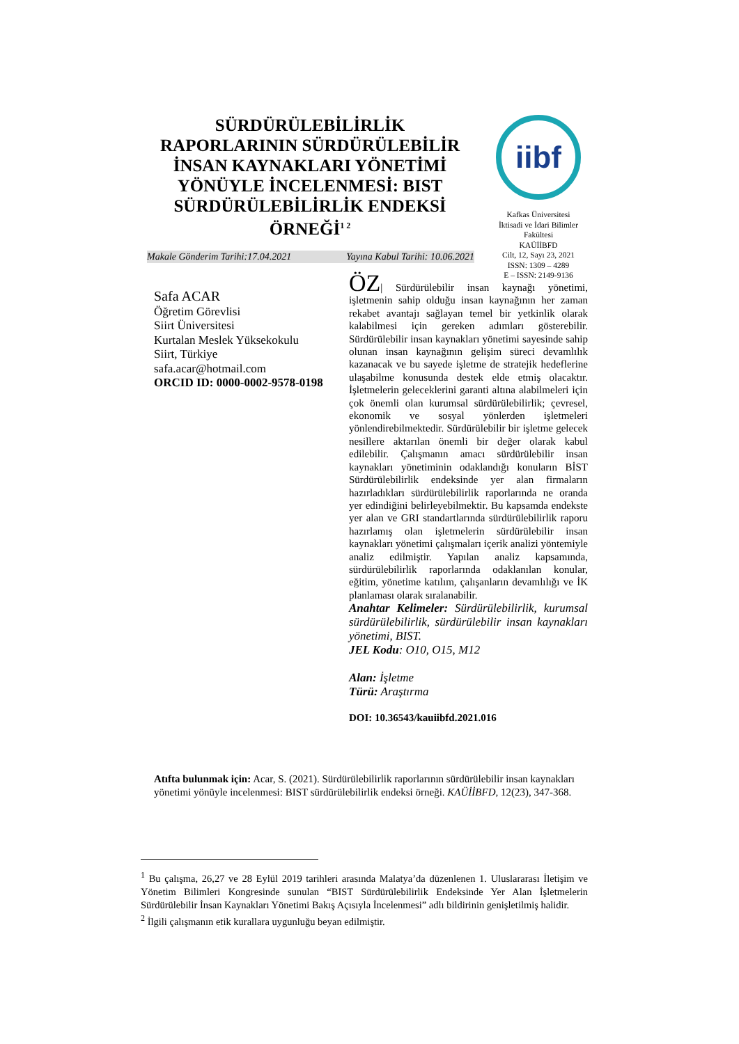SÜRDÜRÜLEBİLİRLİK RAPORLARININ SÜRDÜRÜLEBİLİR İNSAN KAYNAKLARI YÖNETİMİ YÖNÜYLE İNCELENMESİ: BIST SÜRDÜRÜLEBİLİRLİK ENDEKSİ ÖRNEĞİ<sup>1 2</sup>
iibf
Kafkas Üniversitesi
İktisadi ve İdari Bilimler Fakültesi
KAÜİİBFD
Cilt, 12, Sayı 23, 2021
ISSN: 1309 – 4289
E – ISSN: 2149-9136
Makale Gönderim Tarihi:17.04.2021 Yayına Kabul Tarihi: 10.06.2021
Safa ACAR
Öğretim Görevlisi
Siirt Üniversitesi
Kurtalan Meslek Yüksekokulu
Siirt, Türkiye
safa.acar@hotmail.com
ORCID ID: 0000-0002-9578-0198
ÖZ| Sürdürülebilir insan kaynağı yönetimi, işletmenin sahip olduğu insan kaynağının her zaman rekabet avantajı sağlayan temel bir yetkinlik olarak kalabilmesi için gereken adımları gösterebilir. Sürdürülebilir insan kaynakları yönetimi sayesinde sahip olunan insan kaynağının gelişim süreci devamlılık kazanacak ve bu sayede işletme de stratejik hedeflerine ulaşabilme konusunda destek elde etmiş olacaktır. İşletmelerin geleceklerini garanti altına alabilmeleri için çok önemli olan kurumsal sürdürülebilirlik; çevresel, ekonomik ve sosyal yönlerden işletmeleri yönlendirebilmektedir. Sürdürülebilir bir işletme gelecek nesillere aktarılan önemli bir değer olarak kabul edilebilir. Çalışmanın amacı sürdürülebilir insan kaynakları yönetiminin odaklandığı konuların BİST Sürdürülebilirlik endeksinde yer alan firmaların hazırladıkları sürdürülebilirlik raporlarında ne oranda yer edindiğini belirleyebilmektir. Bu kapsamda endekste yer alan ve GRI standartlarında sürdürülebilirlik raporu hazırlamış olan işletmelerin sürdürülebilir insan kaynakları yönetimi çalışmaları içerik analizi yöntemiyle analiz edilmiştir. Yapılan analiz kapsamında, sürdürülebilirlik raporlarında odaklanılan konular, eğitim, yönetime katılım, çalışanların devamlılığı ve İK planlaması olarak sıralanabilir.
Anahtar Kelimeler: Sürdürülebilirlik, kurumsal sürdürülebilirlik, sürdürülebilir insan kaynakları yönetimi, BIST.
JEL Kodu: O10, O15, M12
Alan: İşletme
Türü: Araştırma
DOI: 10.36543/kauiibfd.2021.016
Atıfta bulunmak için: Acar, S. (2021). Sürdürülebilirlik raporlarının sürdürülebilir insan kaynakları yönetimi yönüyle incelenmesi: BIST sürdürülebilirlik endeksi örneği. KAÜİİBFD, 12(23), 347-368.
<sup>1</sup> Bu çalışma, 26,27 ve 28 Eylül 2019 tarihleri arasında Malatya’da düzenlenen 1. Uluslararası İletişim ve Yönetim Bilimleri Kongresinde sunulan “BIST Sürdürülebilirlik Endeksinde Yer Alan İşletmelerin Sürdürülebilir İnsan Kaynakları Yönetimi Bakış Açısıyla İncelenmesi” adlı bildirinin genişletilmiş halidir.
<sup>2</sup> İlgili çalışmanın etik kurallara uygunluğu beyan edilmiştir.